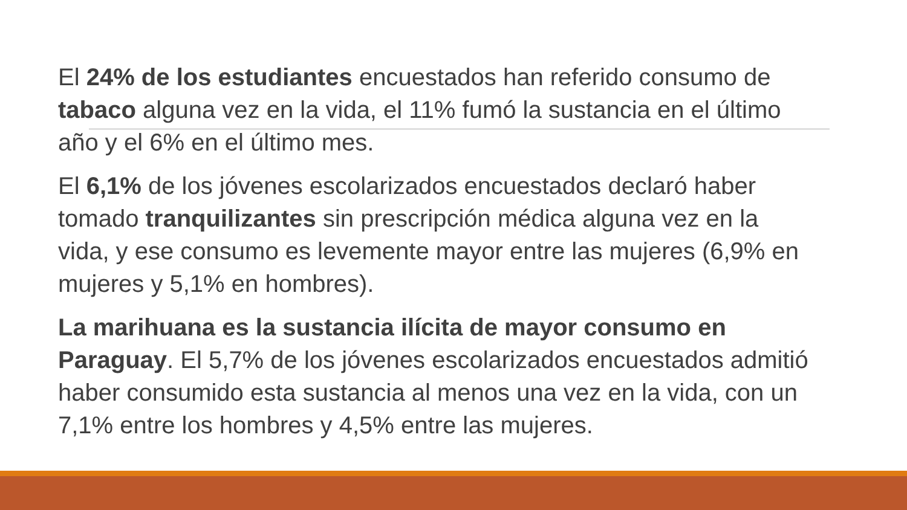El 24% de los estudiantes encuestados han referido consumo de tabaco alguna vez en la vida, el 11% fumó la sustancia en el último año y el 6% en el último mes.
El 6,1% de los jóvenes escolarizados encuestados declaró haber tomado tranquilizantes sin prescripción médica alguna vez en la vida, y ese consumo es levemente mayor entre las mujeres (6,9% en mujeres y 5,1% en hombres).
La marihuana es la sustancia ilícita de mayor consumo en Paraguay. El 5,7% de los jóvenes escolarizados encuestados admitió haber consumido esta sustancia al menos una vez en la vida, con un 7,1% entre los hombres y 4,5% entre las mujeres.